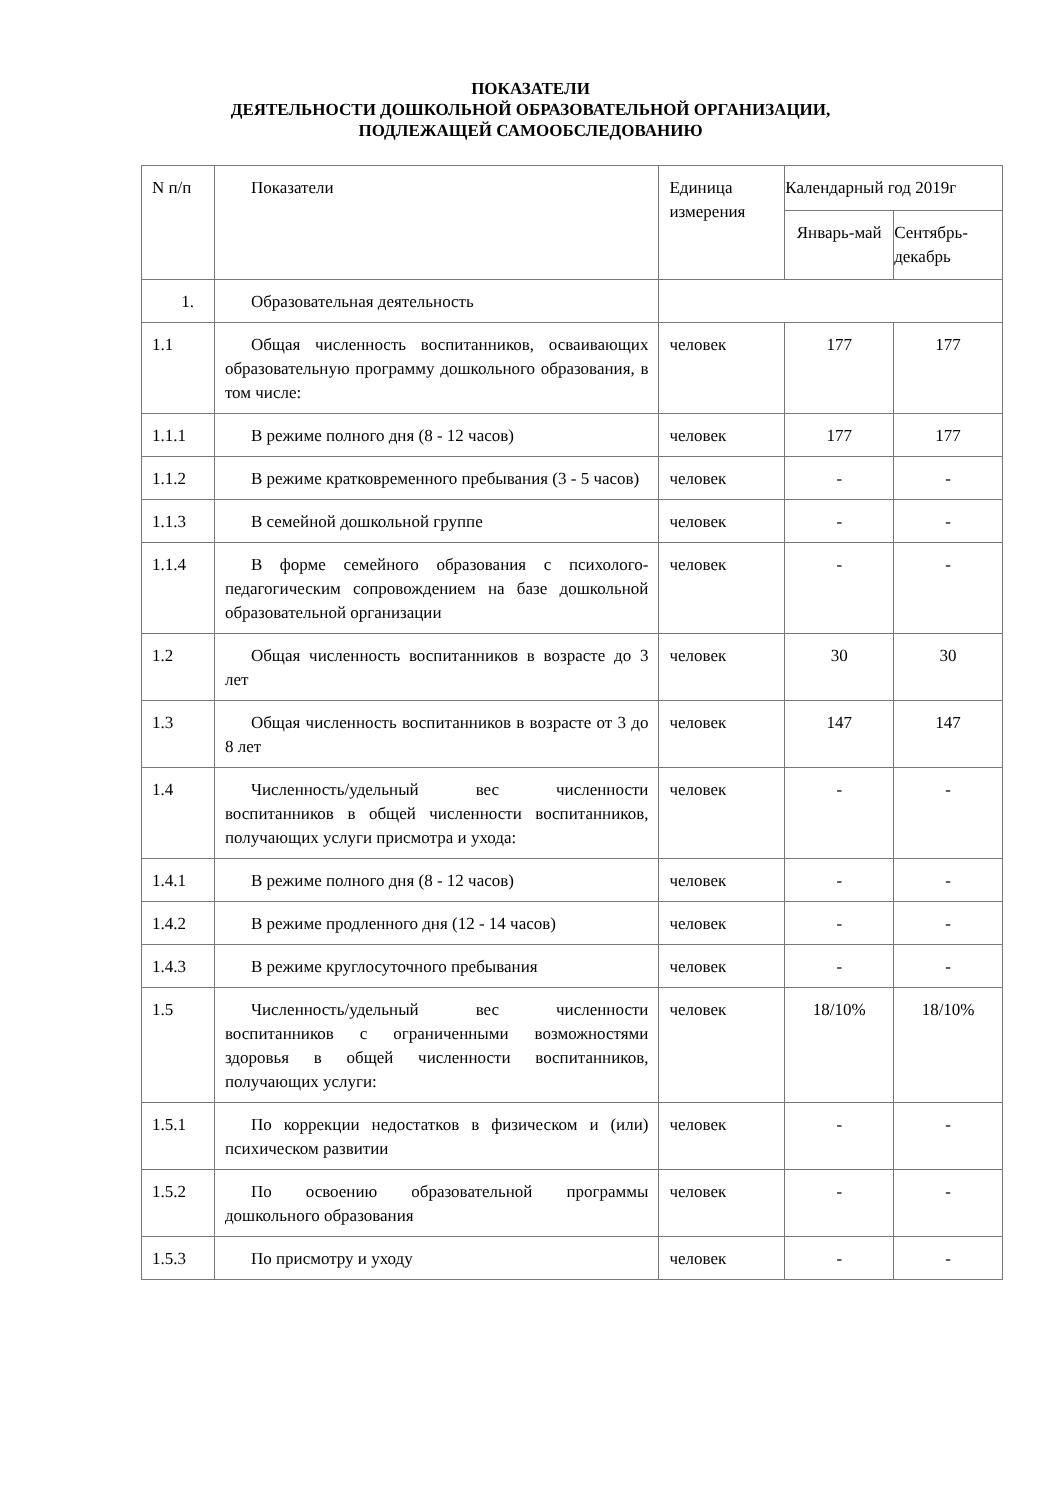ПОКАЗАТЕЛИ
ДЕЯТЕЛЬНОСТИ ДОШКОЛЬНОЙ ОБРАЗОВАТЕЛЬНОЙ ОРГАНИЗАЦИИ,
ПОДЛЕЖАЩЕЙ САМООБСЛЕДОВАНИЮ
| N п/п | Показатели | Единица измерения | Календарный год 2019г | |
| --- | --- | --- | --- | --- |
| | | | Январь-май | Сентябрь-декабрь |
| 1. | Образовательная деятельность | | | |
| 1.1 | Общая численность воспитанников, осваивающих образовательную программу дошкольного образования, в том числе: | человек | 177 | 177 |
| 1.1.1 | В режиме полного дня (8 - 12 часов) | человек | 177 | 177 |
| 1.1.2 | В режиме кратковременного пребывания (3 - 5 часов) | человек | - | - |
| 1.1.3 | В семейной дошкольной группе | человек | - | - |
| 1.1.4 | В форме семейного образования с психолого-педагогическим сопровождением на базе дошкольной образовательной организации | человек | - | - |
| 1.2 | Общая численность воспитанников в возрасте до 3 лет | человек | 30 | 30 |
| 1.3 | Общая численность воспитанников в возрасте от 3 до 8 лет | человек | 147 | 147 |
| 1.4 | Численность/удельный вес численности воспитанников в общей численности воспитанников, получающих услуги присмотра и ухода: | человек | - | - |
| 1.4.1 | В режиме полного дня (8 - 12 часов) | человек | - | - |
| 1.4.2 | В режиме продленного дня (12 - 14 часов) | человек | - | - |
| 1.4.3 | В режиме круглосуточного пребывания | человек | - | - |
| 1.5 | Численность/удельный вес численности воспитанников с ограниченными возможностями здоровья в общей численности воспитанников, получающих услуги: | человек | 18/10% | 18/10% |
| 1.5.1 | По коррекции недостатков в физическом и (или) психическом развитии | человек | - | - |
| 1.5.2 | По освоению образовательной программы дошкольного образования | человек | - | - |
| 1.5.3 | По присмотру и уходу | человек | - | - |